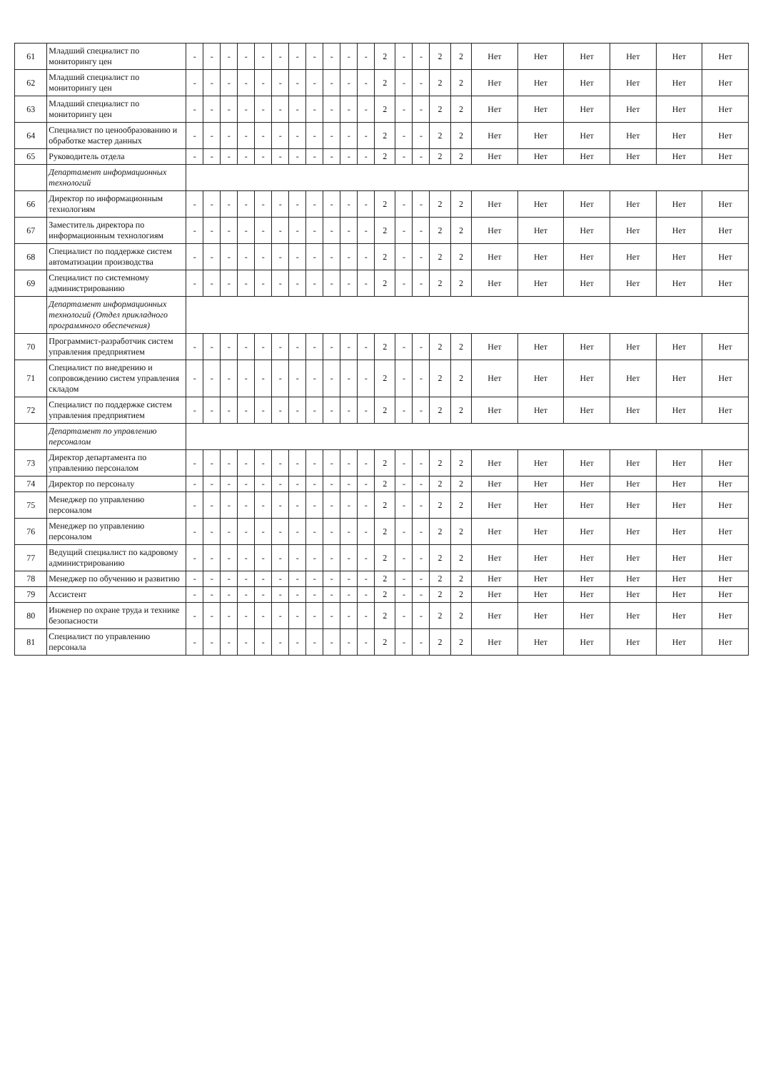| 61 | Младший специалист по мониторингу цен | - | - | - | - | - | - | - | - | - | - | - | 2 | - | - | 2 | 2 | Нет | Нет | Нет | Нет | Нет | Нет |
| 62 | Младший специалист по мониторингу цен | - | - | - | - | - | - | - | - | - | - | - | 2 | - | - | 2 | 2 | Нет | Нет | Нет | Нет | Нет | Нет |
| 63 | Младший специалист по мониторингу цен | - | - | - | - | - | - | - | - | - | - | - | 2 | - | - | 2 | 2 | Нет | Нет | Нет | Нет | Нет | Нет |
| 64 | Специалист по ценообразованию и обработке мастер данных | - | - | - | - | - | - | - | - | - | - | - | 2 | - | - | 2 | 2 | Нет | Нет | Нет | Нет | Нет | Нет |
| 65 | Руководитель отдела | - | - | - | - | - | - | - | - | - | - | - | 2 | - | - | 2 | 2 | Нет | Нет | Нет | Нет | Нет | Нет |
| | Департамент информационных технологий | | | | | | | | | | | | | | | | | | | | | | |
| 66 | Директор по информационным технологиям | - | - | - | - | - | - | - | - | - | - | - | 2 | - | - | 2 | 2 | Нет | Нет | Нет | Нет | Нет | Нет |
| 67 | Заместитель директора по информационным технологиям | - | - | - | - | - | - | - | - | - | - | - | 2 | - | - | 2 | 2 | Нет | Нет | Нет | Нет | Нет | Нет |
| 68 | Специалист по поддержке систем автоматизации производства | - | - | - | - | - | - | - | - | - | - | - | 2 | - | - | 2 | 2 | Нет | Нет | Нет | Нет | Нет | Нет |
| 69 | Специалист по системному администрированию | - | - | - | - | - | - | - | - | - | - | - | 2 | - | - | 2 | 2 | Нет | Нет | Нет | Нет | Нет | Нет |
| | Департамент информационных технологий (Отдел прикладного программного обеспечения) | | | | | | | | | | | | | | | | | | | | | | |
| 70 | Программист-разработчик систем управления предприятием | - | - | - | - | - | - | - | - | - | - | - | 2 | - | - | 2 | 2 | Нет | Нет | Нет | Нет | Нет | Нет |
| 71 | Специалист по внедрению и сопровождению систем управления складом | - | - | - | - | - | - | - | - | - | - | - | 2 | - | - | 2 | 2 | Нет | Нет | Нет | Нет | Нет | Нет |
| 72 | Специалист по поддержке систем управления предприятием | - | - | - | - | - | - | - | - | - | - | - | 2 | - | - | 2 | 2 | Нет | Нет | Нет | Нет | Нет | Нет |
| | Департамент по управлению персоналом | | | | | | | | | | | | | | | | | | | | | | |
| 73 | Директор департамента по управлению персоналом | - | - | - | - | - | - | - | - | - | - | - | 2 | - | - | 2 | 2 | Нет | Нет | Нет | Нет | Нет | Нет |
| 74 | Директор по персоналу | - | - | - | - | - | - | - | - | - | - | - | 2 | - | - | 2 | 2 | Нет | Нет | Нет | Нет | Нет | Нет |
| 75 | Менеджер по управлению персоналом | - | - | - | - | - | - | - | - | - | - | - | 2 | - | - | 2 | 2 | Нет | Нет | Нет | Нет | Нет | Нет |
| 76 | Менеджер по управлению персоналом | - | - | - | - | - | - | - | - | - | - | - | 2 | - | - | 2 | 2 | Нет | Нет | Нет | Нет | Нет | Нет |
| 77 | Ведущий специалист по кадровому администрированию | - | - | - | - | - | - | - | - | - | - | - | 2 | - | - | 2 | 2 | Нет | Нет | Нет | Нет | Нет | Нет |
| 78 | Менеджер по обучению и развитию | - | - | - | - | - | - | - | - | - | - | - | 2 | - | - | 2 | 2 | Нет | Нет | Нет | Нет | Нет | Нет |
| 79 | Ассистент | - | - | - | - | - | - | - | - | - | - | - | 2 | - | - | 2 | 2 | Нет | Нет | Нет | Нет | Нет | Нет |
| 80 | Инженер по охране труда и технике безопасности | - | - | - | - | - | - | - | - | - | - | - | 2 | - | - | 2 | 2 | Нет | Нет | Нет | Нет | Нет | Нет |
| 81 | Специалист по управлению персонала | - | - | - | - | - | - | - | - | - | - | - | 2 | - | - | 2 | 2 | Нет | Нет | Нет | Нет | Нет | Нет |